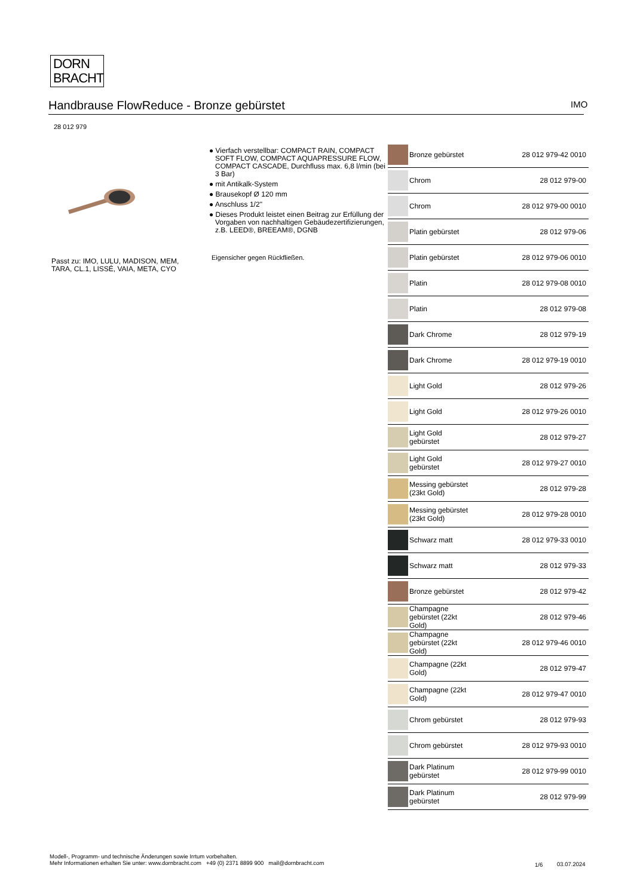DORN
BRACHT
Handbrause FlowReduce - Bronze gebürstet IMO
28 012 979
Passt zu: IMO, LULU, MADISON, MEM, TARA, CL.1, LISSÉ, VAIA, META, CYO
● Vierfach verstellbar: COMPACT RAIN, COMPACT SOFT FLOW, COMPACT AQUAPRESSURE FLOW, COMPACT CASCADE, Durchfluss max. 6,8 l/min (bei 3 Bar)
● mit Antikalk-System
● Brausekopf Ø 120 mm
● Anschluss 1/2"
● Dieses Produkt leistet einen Beitrag zur Erfüllung der Vorgaben von nachhaltigen Gebäudezertifizierungen, z.B. LEED®, BREEAM®, DGNB
Eigensicher gegen Rückfließen.
| | Bronze gebürstet | 28 012 979-42 0010 |
| | Chrom | 28 012 979-00 |
| | Chrom | 28 012 979-00 0010 |
| | Platin gebürstet | 28 012 979-06 |
| | Platin gebürstet | 28 012 979-06 0010 |
| | Platin | 28 012 979-08 0010 |
| | Platin | 28 012 979-08 |
| | Dark Chrome | 28 012 979-19 |
| | Dark Chrome | 28 012 979-19 0010 |
| | Light Gold | 28 012 979-26 |
| | Light Gold | 28 012 979-26 0010 |
| | Light Gold gebürstet | 28 012 979-27 |
| | Light Gold gebürstet | 28 012 979-27 0010 |
| | Messing gebürstet (23kt Gold) | 28 012 979-28 |
| | Messing gebürstet (23kt Gold) | 28 012 979-28 0010 |
| | Schwarz matt | 28 012 979-33 0010 |
| | Schwarz matt | 28 012 979-33 |
| | Bronze gebürstet | 28 012 979-42 |
| | Champagne gebürstet (22kt Gold) | 28 012 979-46 |
| | Champagne gebürstet (22kt Gold) | 28 012 979-46 0010 |
| | Champagne (22kt Gold) | 28 012 979-47 |
| | Champagne (22kt Gold) | 28 012 979-47 0010 |
| | Chrom gebürstet | 28 012 979-93 |
| | Chrom gebürstet | 28 012 979-93 0010 |
| | Dark Platinum gebürstet | 28 012 979-99 0010 |
| | Dark Platinum gebürstet | 28 012 979-99 |
Modell-, Programm- und technische Änderungen sowie Irrtum vorbehalten.
Mehr Informationen erhalten Sie unter: www.dornbracht.com +49 (0) 2371 8899 900 mail@dornbracht.com
1/6 03.07.2024